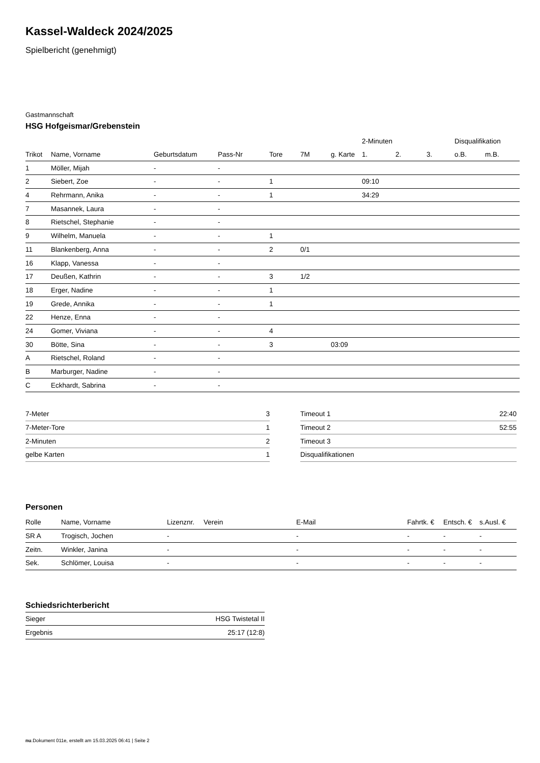Kassel-Waldeck 2024/2025
Spielbericht (genehmigt)
Gastmannschaft
HSG Hofgeismar/Grebenstein
| | | | | | | | 2-Minuten | | | Disqualifikation | |
| --- | --- | --- | --- | --- | --- | --- | --- | --- | --- | --- | --- |
| Trikot | Name, Vorname | Geburtsdatum | Pass-Nr | Tore | 7M | g. Karte | 1. | 2. | 3. | o.B. | m.B. |
| 1 | Möller, Mijah | - | - | | | | | | | | |
| 2 | Siebert, Zoe | - | - | 1 | | | 09:10 | | | | |
| 4 | Rehrmann, Anika | - | - | 1 | | | 34:29 | | | | |
| 7 | Masannek, Laura | - | - | | | | | | | | |
| 8 | Rietschel, Stephanie | - | - | | | | | | | | |
| 9 | Wilhelm, Manuela | - | - | 1 | | | | | | | |
| 11 | Blankenberg, Anna | - | - | 2 | 0/1 | | | | | | |
| 16 | Klapp, Vanessa | - | - | | | | | | | | |
| 17 | Deußen, Kathrin | - | - | 3 | 1/2 | | | | | | |
| 18 | Erger, Nadine | - | - | 1 | | | | | | | |
| 19 | Grede, Annika | - | - | 1 | | | | | | | |
| 22 | Henze, Enna | - | - | | | | | | | | |
| 24 | Gomer, Viviana | - | - | 4 | | | | | | | |
| 30 | Bötte, Sina | - | - | 3 | | 03:09 | | | | | |
| A | Rietschel, Roland | - | - | | | | | | | | |
| B | Marburger, Nadine | - | - | | | | | | | | |
| C | Eckhardt, Sabrina | - | - | | | | | | | | |
| 7-Meter | 3 |
| 7-Meter-Tore | 1 |
| 2-Minuten | 2 |
| gelbe Karten | 1 |
| Timeout 1 | 22:40 |
| Timeout 2 | 52:55 |
| Timeout 3 | |
| Disqualifikationen | |
Personen
| Rolle | Name, Vorname | Lizenznr. | Verein | E-Mail | Fahrtk. € | Entsch. € | s.Ausl. € |
| --- | --- | --- | --- | --- | --- | --- | --- |
| SR A | Trogisch, Jochen | - | | - | - | - | - |
| Zeitn. | Winkler, Janina | - | | - | - | - | - |
| Sek. | Schlömer, Louisa | - | | - | - | - | - |
Schiedsrichterbericht
| Sieger | HSG Twistetal II |
| Ergebnis | 25:17 (12:8) |
nu.Dokument 011e, erstellt am 15.03.2025 06:41 | Seite 2